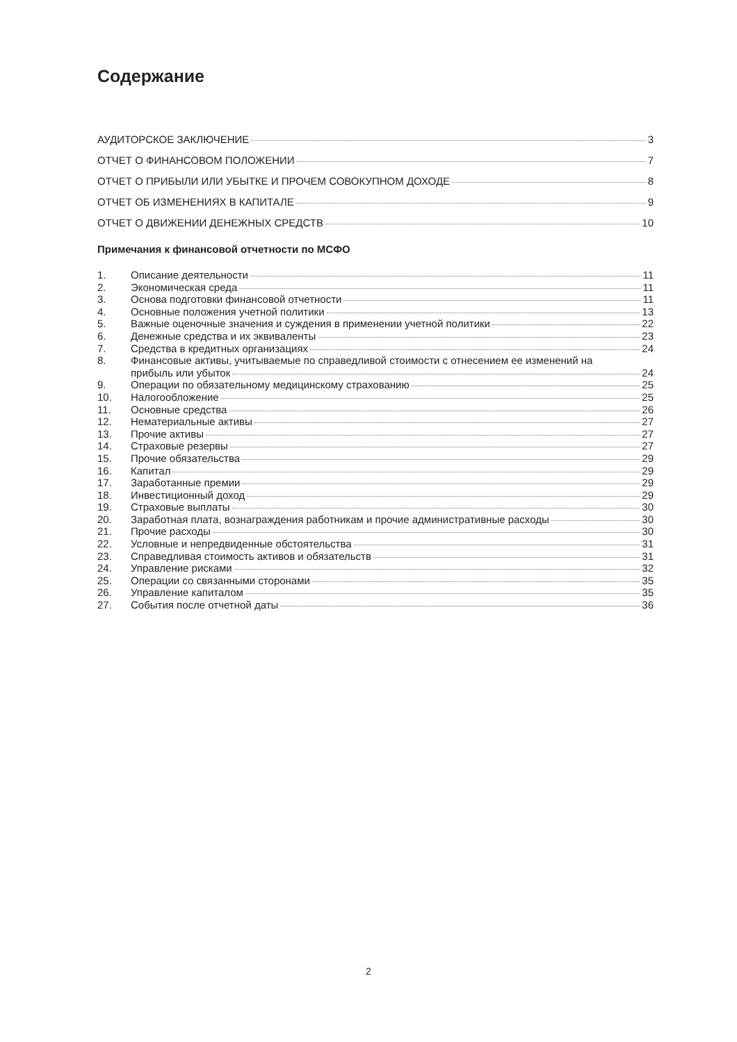Содержание
АУДИТОРСКОЕ ЗАКЛЮЧЕНИЕ 3
ОТЧЕТ О ФИНАНСОВОМ ПОЛОЖЕНИИ 7
ОТЧЕТ О ПРИБЫЛИ ИЛИ УБЫТКЕ И ПРОЧЕМ СОВОКУПНОМ ДОХОДЕ 8
ОТЧЕТ ОБ ИЗМЕНЕНИЯХ В КАПИТАЛЕ 9
ОТЧЕТ О ДВИЖЕНИИ ДЕНЕЖНЫХ СРЕДСТВ 10
Примечания к финансовой отчетности по МСФО
1. Описание деятельности 11
2. Экономическая среда 11
3. Основа подготовки финансовой отчетности 11
4. Основные положения учетной политики 13
5. Важные оценочные значения и суждения в применении учетной политики 22
6. Денежные средства и их эквиваленты 23
7. Средства в кредитных организациях 24
8. Финансовые активы, учитываемые по справедливой стоимости с отнесением ее изменений на
прибыль или убыток 24
9. Операции по обязательному медицинскому страхованию 25
10. Налогообложение 25
11. Основные средства 26
12. Нематериальные активы 27
13. Прочие активы 27
14. Страховые резервы 27
15. Прочие обязательства 29
16. Капитал 29
17. Заработанные премии 29
18. Инвестиционный доход 29
19. Страховые выплаты 30
20. Заработная плата, вознаграждения работникам и прочие административные расходы 30
21. Прочие расходы 30
22. Условные и непредвиденные обстоятельства 31
23. Справедливая стоимость активов и обязательств 31
24. Управление рисками 32
25. Операции со связанными сторонами 35
26. Управление капиталом 35
27. События после отчетной даты 36
2